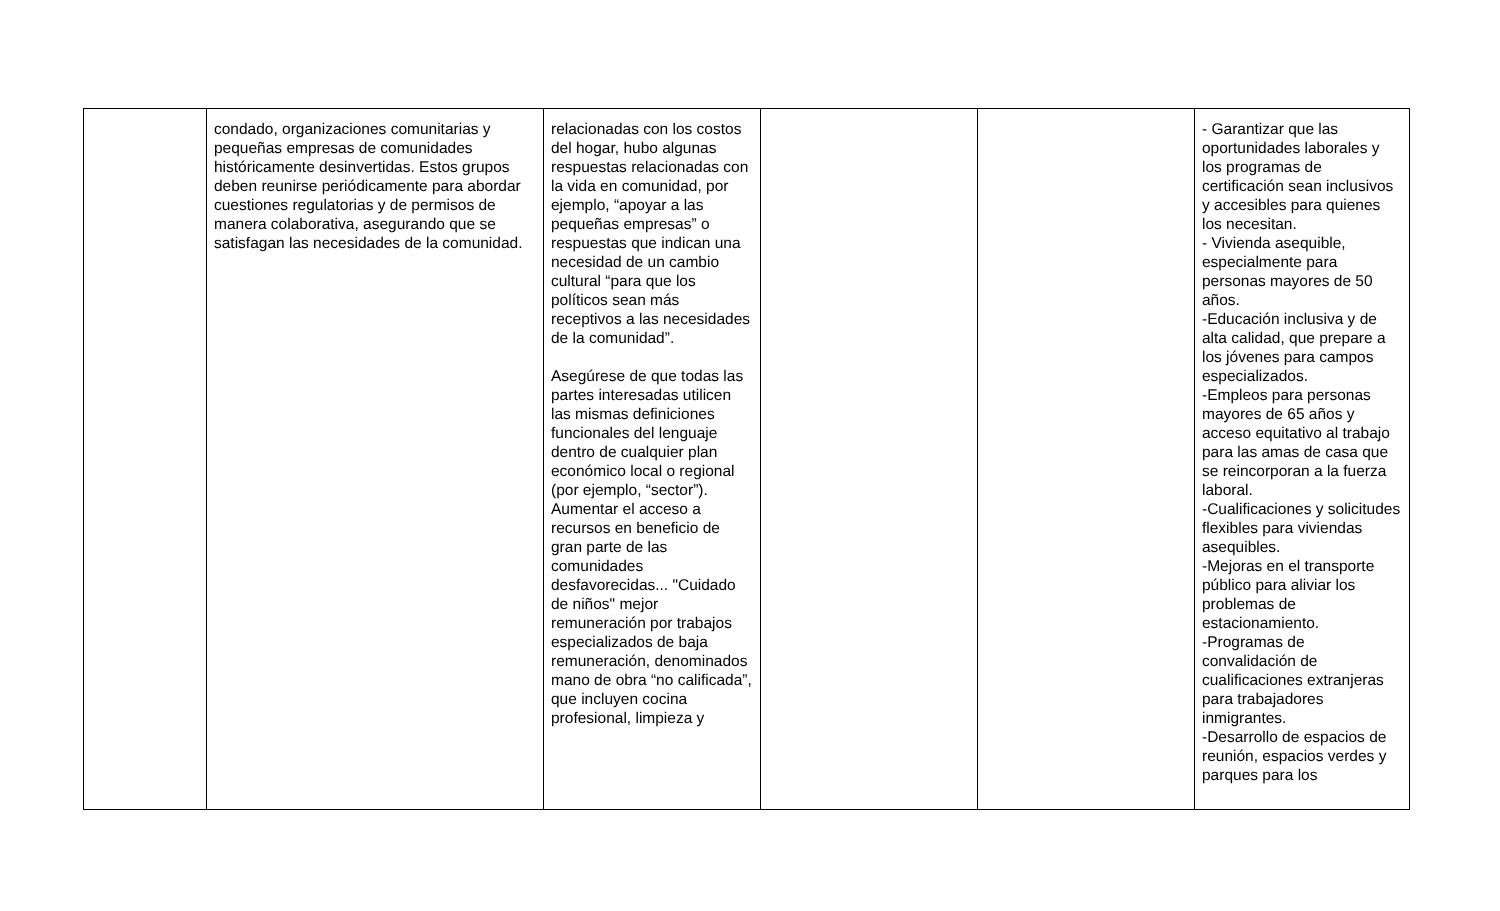| | condado, organizaciones comunitarias y pequeñas empresas de comunidades históricamente desinvertidas. Estos grupos deben reunirse periódicamente para abordar cuestiones regulatorias y de permisos de manera colaborativa, asegurando que se satisfagan las necesidades de la comunidad. | relacionadas con los costos del hogar, hubo algunas respuestas relacionadas con la vida en comunidad, por ejemplo, “apoyar a las pequeñas empresas” o respuestas que indican una necesidad de un cambio cultural “para que los políticos sean más receptivos a las necesidades de la comunidad”. Asegúrese de que todas las partes interesadas utilicen las mismas definiciones funcionales del lenguaje dentro de cualquier plan económico local o regional (por ejemplo, “sector”). Aumentar el acceso a recursos en beneficio de gran parte de las comunidades desfavorecidas... "Cuidado de niños" mejor remuneración por trabajos especializados de baja remuneración, denominados mano de obra “no calificada”, que incluyen cocina profesional, limpieza y | | | - Garantizar que las oportunidades laborales y los programas de certificación sean inclusivos y accesibles para quienes los necesitan. - Vivienda asequible, especialmente para personas mayores de 50 años. -Educación inclusiva y de alta calidad, que prepare a los jóvenes para campos especializados. -Empleos para personas mayores de 65 años y acceso equitativo al trabajo para las amas de casa que se reincorporan a la fuerza laboral. -Cualificaciones y solicitudes flexibles para viviendas asequibles. -Mejoras en el transporte público para aliviar los problemas de estacionamiento. -Programas de convalidación de cualificaciones extranjeras para trabajadores inmigrantes. -Desarrollo de espacios de reunión, espacios verdes y parques para los |